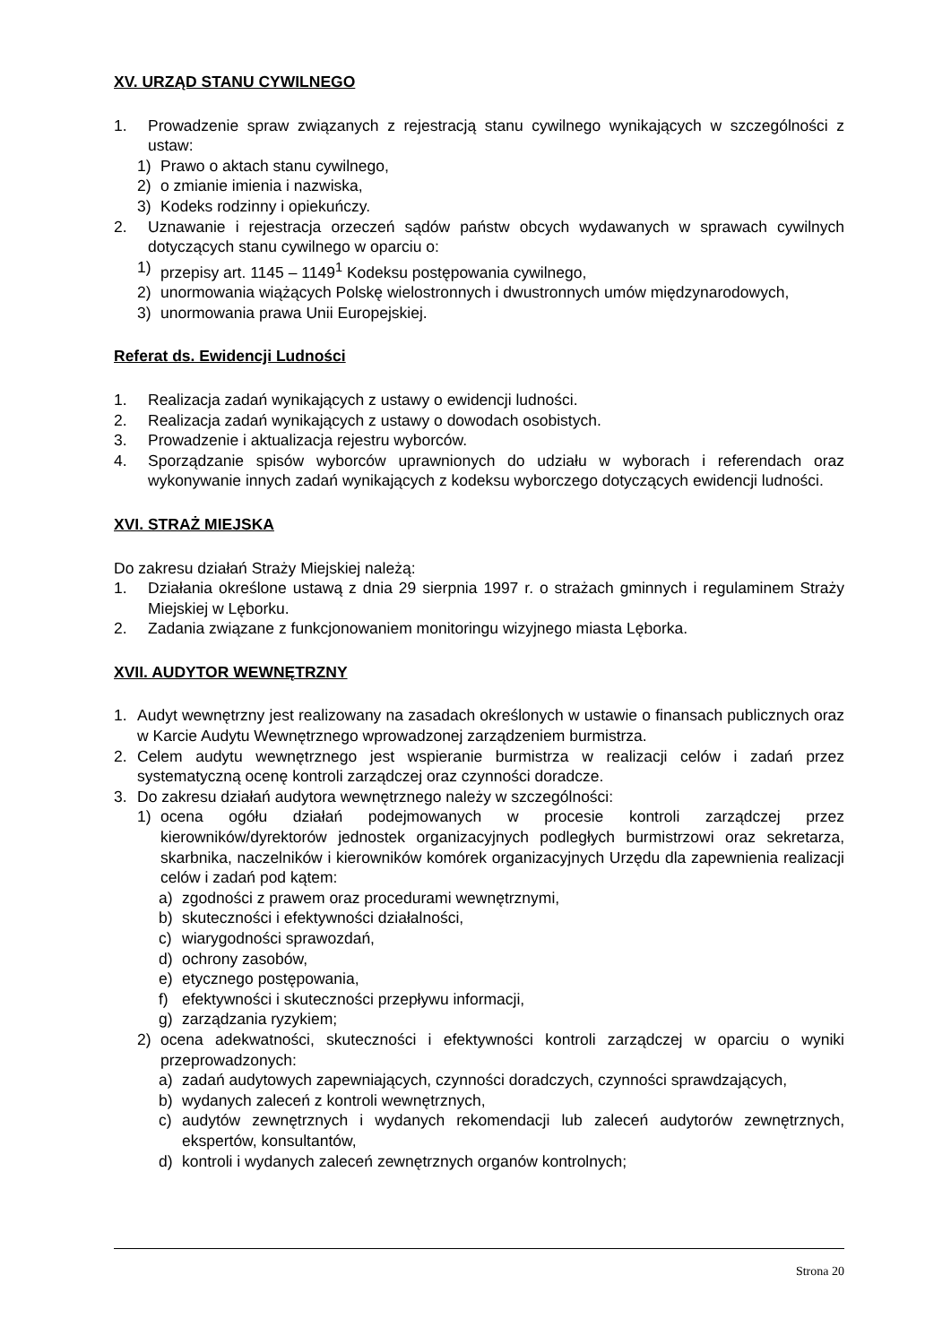XV. URZĄD STANU CYWILNEGO
1. Prowadzenie spraw związanych z rejestracją stanu cywilnego wynikających w szczególności z ustaw:
1) Prawo o aktach stanu cywilnego,
2) o zmianie imienia i nazwiska,
3) Kodeks rodzinny i opiekuńczy.
2. Uznawanie i rejestracja orzeczeń sądów państw obcych wydawanych w sprawach cywilnych dotyczących stanu cywilnego w oparciu o:
1) przepisy art. 1145 – 1149<sup>1</sup> Kodeksu postępowania cywilnego,
2) unormowania wiążących Polskę wielostronnych i dwustronnych umów międzynarodowych,
3) unormowania prawa Unii Europejskiej.
Referat ds. Ewidencji Ludności
1. Realizacja zadań wynikających z ustawy o ewidencji ludności.
2. Realizacja zadań wynikających z ustawy o dowodach osobistych.
3. Prowadzenie i aktualizacja rejestru wyborców.
4. Sporządzanie spisów wyborców uprawnionych do udziału w wyborach i referendach oraz wykonywanie innych zadań wynikających z kodeksu wyborczego dotyczących ewidencji ludności.
XVI. STRAŻ MIEJSKA
Do zakresu działań Straży Miejskiej należą:
1. Działania określone ustawą z dnia 29 sierpnia 1997 r. o strażach gminnych i regulaminem Straży Miejskiej w Lęborku.
2. Zadania związane z funkcjonowaniem monitoringu wizyjnego miasta Lęborka.
XVII. AUDYTOR WEWNĘTRZNY
1. Audyt wewnętrzny jest realizowany na zasadach określonych w ustawie o finansach publicznych oraz w Karcie Audytu Wewnętrznego wprowadzonej zarządzeniem burmistrza.
2. Celem audytu wewnętrznego jest wspieranie burmistrza w realizacji celów i zadań przez systematyczną ocenę kontroli zarządczej oraz czynności doradcze.
3. Do zakresu działań audytora wewnętrznego należy w szczególności:
1) ocena ogółu działań podejmowanych w procesie kontroli zarządczej przez kierowników/dyrektorów jednostek organizacyjnych podległych burmistrzowi oraz sekretarza, skarbnika, naczelników i kierowników komórek organizacyjnych Urzędu dla zapewnienia realizacji celów i zadań pod kątem:
a) zgodności z prawem oraz procedurami wewnętrznymi,
b) skuteczności i efektywności działalności,
c) wiarygodności sprawozdań,
d) ochrony zasobów,
e) etycznego postępowania,
f) efektywności i skuteczności przepływu informacji,
g) zarządzania ryzykiem;
2) ocena adekwatności, skuteczności i efektywności kontroli zarządczej w oparciu o wyniki przeprowadzonych:
a) zadań audytowych zapewniających, czynności doradczych, czynności sprawdzających,
b) wydanych zaleceń z kontroli wewnętrznych,
c) audytów zewnętrznych i wydanych rekomendacji lub zaleceń audytorów zewnętrznych, ekspertów, konsultantów,
d) kontroli i wydanych zaleceń zewnętrznych organów kontrolnych;
Strona 20